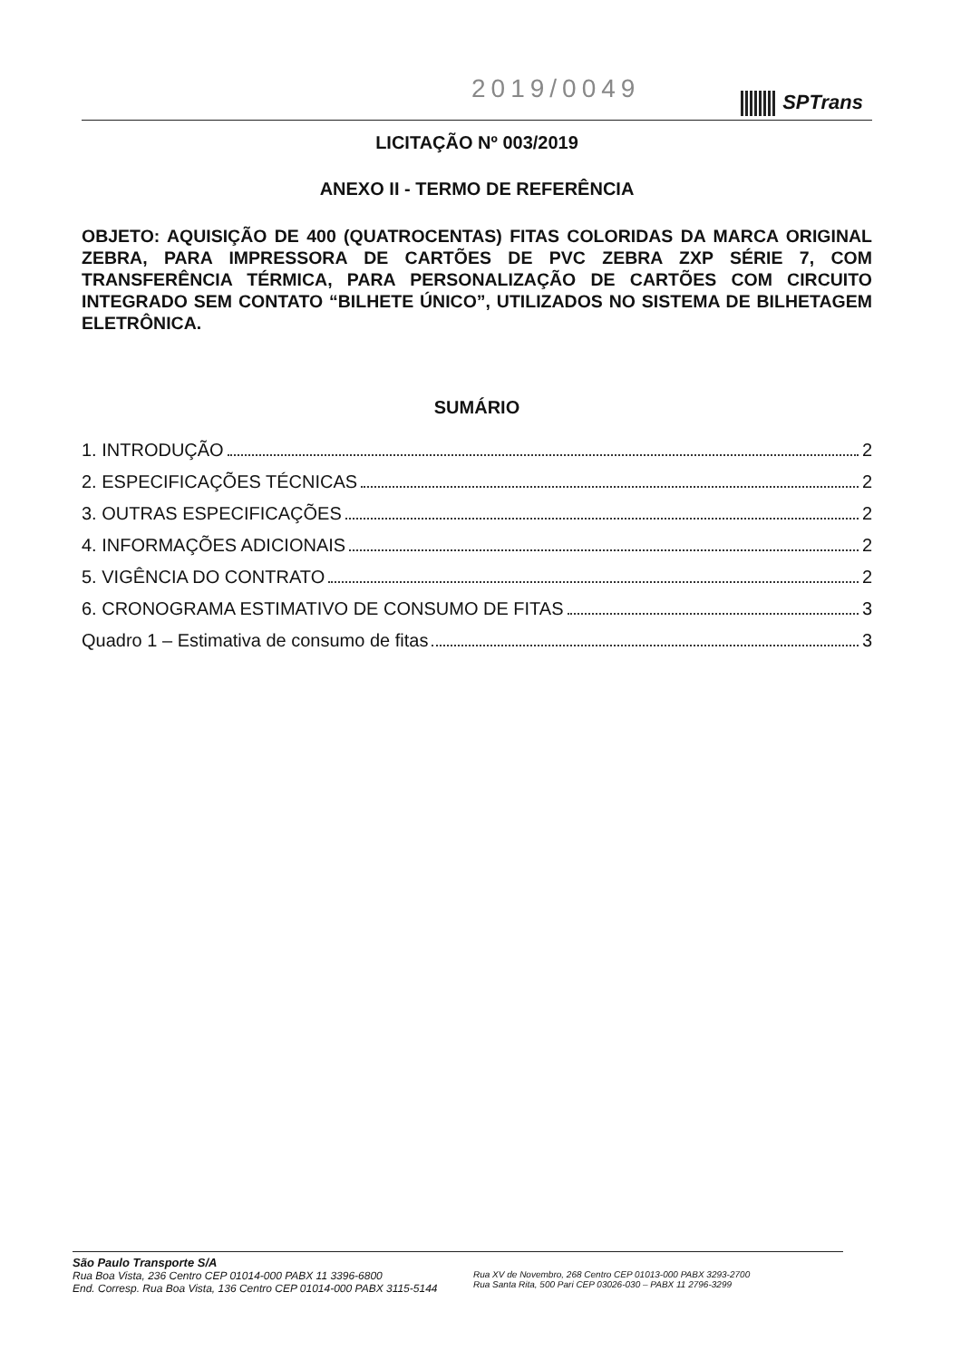2019/0049 SPTrans
LICITAÇÃO Nº 003/2019
ANEXO II - TERMO DE REFERÊNCIA
OBJETO: AQUISIÇÃO DE 400 (QUATROCENTAS) FITAS COLORIDAS DA MARCA ORIGINAL ZEBRA, PARA IMPRESSORA DE CARTÕES DE PVC ZEBRA ZXP SÉRIE 7, COM TRANSFERÊNCIA TÉRMICA, PARA PERSONALIZAÇÃO DE CARTÕES COM CIRCUITO INTEGRADO SEM CONTATO “BILHETE ÚNICO”, UTILIZADOS NO SISTEMA DE BILHETAGEM ELETRÔNICA.
SUMÁRIO
1. INTRODUÇÃO 2
2. ESPECIFICAÇÕES TÉCNICAS 2
3. OUTRAS ESPECIFICAÇÕES 2
4. INFORMAÇÕES ADICIONAIS 2
5. VIGÊNCIA DO CONTRATO 2
6. CRONOGRAMA ESTIMATIVO DE CONSUMO DE FITAS 3
Quadro 1 – Estimativa de consumo de fitas 3
São Paulo Transporte S/A
Rua Boa Vista, 236 Centro CEP 01014-000 PABX 11 3396-6800
End. Corresp. Rua Boa Vista, 136 Centro CEP 01014-000 PABX 3115-5144
Rua XV de Novembro, 268 Centro CEP 01013-000 PABX 3293-2700
Rua Santa Rita, 500 Pari CEP 03026-030 – PABX 11 2796-3299